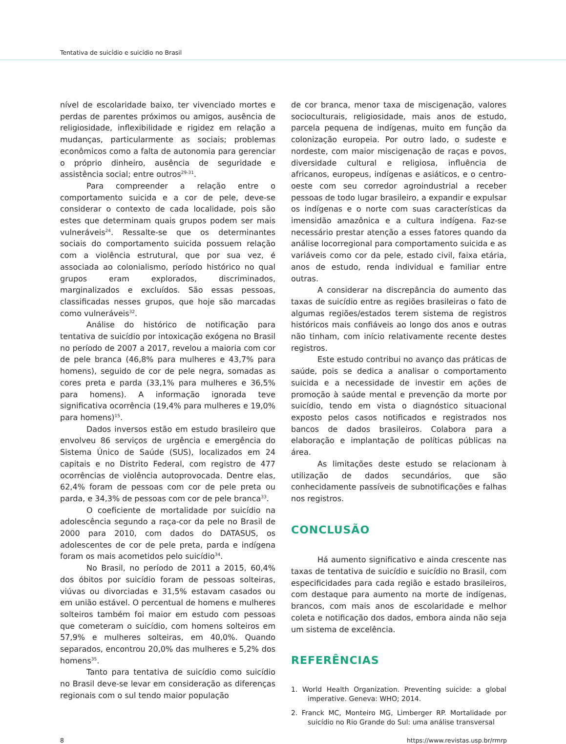Tentativa de suicídio e suicídio no Brasil
nível de escolaridade baixo, ter vivenciado mortes e perdas de parentes próximos ou amigos, ausência de religiosidade, inflexibilidade e rigidez em relação a mudanças, particularmente as sociais; problemas econômicos como a falta de autonomia para gerenciar o próprio dinheiro, ausência de seguridade e assistência social; entre outros<sup>29-31</sup>.
Para compreender a relação entre o comportamento suicida e a cor de pele, deve-se considerar o contexto de cada localidade, pois são estes que determinam quais grupos podem ser mais vulneráveis<sup>24</sup>. Ressalte-se que os determinantes sociais do comportamento suicida possuem relação com a violência estrutural, que por sua vez, é associada ao colonialismo, período histórico no qual grupos eram explorados, discriminados, marginalizados e excluídos. São essas pessoas, classificadas nesses grupos, que hoje são marcadas como vulneráveis<sup>32</sup>.
Análise do histórico de notificação para tentativa de suicídio por intoxicação exógena no Brasil no período de 2007 a 2017, revelou a maioria com cor de pele branca (46,8% para mulheres e 43,7% para homens), seguido de cor de pele negra, somadas as cores preta e parda (33,1% para mulheres e 36,5% para homens). A informação ignorada teve significativa ocorrência (19,4% para mulheres e 19,0% para homens)<sup>15</sup>.
Dados inversos estão em estudo brasileiro que envolveu 86 serviços de urgência e emergência do Sistema Único de Saúde (SUS), localizados em 24 capitais e no Distrito Federal, com registro de 477 ocorrências de violência autoprovocada. Dentre elas, 62,4% foram de pessoas com cor de pele preta ou parda, e 34,3% de pessoas com cor de pele branca<sup>33</sup>.
O coeficiente de mortalidade por suicídio na adolescência segundo a raça-cor da pele no Brasil de 2000 para 2010, com dados do DATASUS, os adolescentes de cor de pele preta, parda e indígena foram os mais acometidos pelo suicídio<sup>34</sup>.
No Brasil, no período de 2011 a 2015, 60,4% dos óbitos por suicídio foram de pessoas solteiras, viúvas ou divorciadas e 31,5% estavam casados ou em união estável. O percentual de homens e mulheres solteiros também foi maior em estudo com pessoas que cometeram o suicídio, com homens solteiros em 57,9% e mulheres solteiras, em 40,0%. Quando separados, encontrou 20,0% das mulheres e 5,2% dos homens<sup>35</sup>.
Tanto para tentativa de suicídio como suicídio no Brasil deve-se levar em consideração as diferenças regionais com o sul tendo maior população
de cor branca, menor taxa de miscigenação, valores socioculturais, religiosidade, mais anos de estudo, parcela pequena de indígenas, muito em função da colonização europeia. Por outro lado, o sudeste e nordeste, com maior miscigenação de raças e povos, diversidade cultural e religiosa, influência de africanos, europeus, indígenas e asiáticos, e o centro-oeste com seu corredor agroindustrial a receber pessoas de todo lugar brasileiro, a expandir e expulsar os indígenas e o norte com suas características da imensidão amazônica e a cultura indígena. Faz-se necessário prestar atenção a esses fatores quando da análise locorregional para comportamento suicida e as variáveis como cor da pele, estado civil, faixa etária, anos de estudo, renda individual e familiar entre outras.
A considerar na discrepância do aumento das taxas de suicídio entre as regiões brasileiras o fato de algumas regiões/estados terem sistema de registros históricos mais confiáveis ao longo dos anos e outras não tinham, com início relativamente recente destes registros.
Este estudo contribui no avanço das práticas de saúde, pois se dedica a analisar o comportamento suicida e a necessidade de investir em ações de promoção à saúde mental e prevenção da morte por suicídio, tendo em vista o diagnóstico situacional exposto pelos casos notificados e registrados nos bancos de dados brasileiros. Colabora para a elaboração e implantação de políticas públicas na área.
As limitações deste estudo se relacionam à utilização de dados secundários, que são conhecidamente passíveis de subnotificações e falhas nos registros.
CONCLUSÃO
Há aumento significativo e ainda crescente nas taxas de tentativa de suicídio e suicídio no Brasil, com especificidades para cada região e estado brasileiros, com destaque para aumento na morte de indígenas, brancos, com mais anos de escolaridade e melhor coleta e notificação dos dados, embora ainda não seja um sistema de excelência.
REFERÊNCIAS
1. World Health Organization. Preventing suicide: a global imperative. Geneva: WHO; 2014.
2. Franck MC, Monteiro MG, Limberger RP. Mortalidade por suicídio no Rio Grande do Sul: uma análise transversal
8 https://www.revistas.usp.br/rmrp